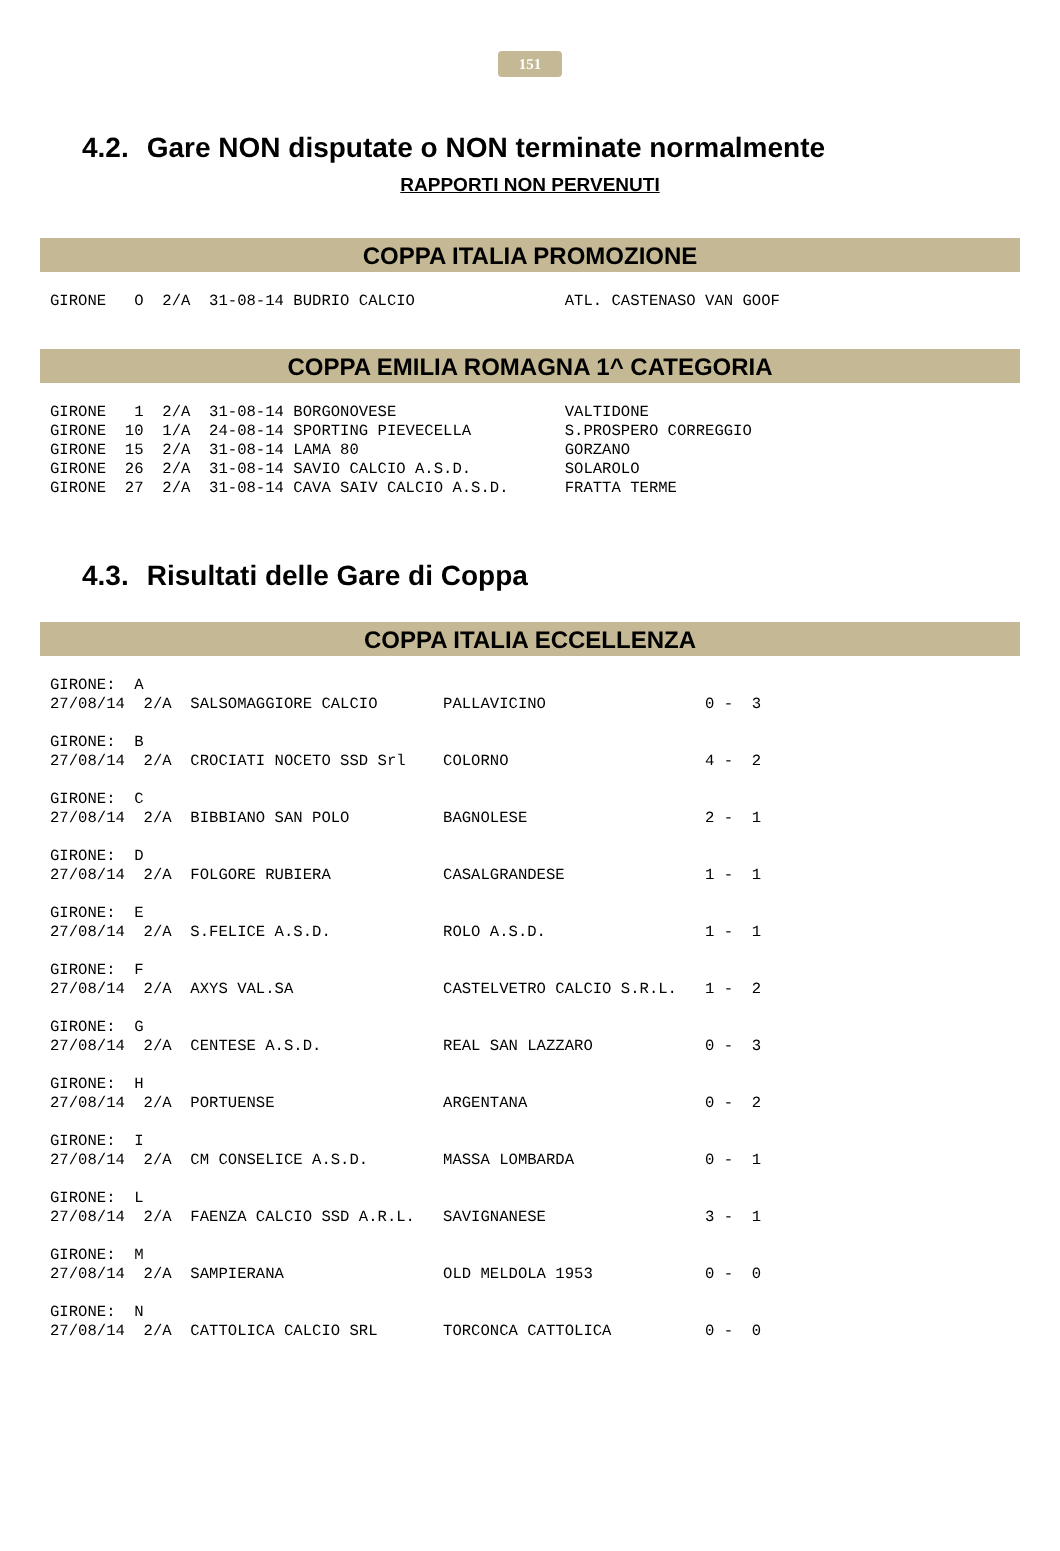151
4.2. Gare NON disputate o NON terminate normalmente
RAPPORTI NON PERVENUTI
COPPA ITALIA PROMOZIONE
GIRONE   O  2/A  31-08-14 BUDRIO CALCIO                ATL. CASTENASO VAN GOOF
COPPA EMILIA ROMAGNA 1^ CATEGORIA
GIRONE   1  2/A  31-08-14 BORGONOVESE                  VALTIDONE
GIRONE  10  1/A  24-08-14 SPORTING PIEVECELLA          S.PROSPERO CORREGGIO
GIRONE  15  2/A  31-08-14 LAMA 80                      GORZANO
GIRONE  26  2/A  31-08-14 SAVIO CALCIO A.S.D.          SOLAROLO
GIRONE  27  2/A  31-08-14 CAVA SAIV CALCIO A.S.D.      FRATTA TERME
4.3. Risultati delle Gare di Coppa
COPPA ITALIA ECCELLENZA
GIRONE:  A
27/08/14  2/A  SALSOMAGGIORE CALCIO       PALLAVICINO                 0 -  3

GIRONE:  B
27/08/14  2/A  CROCIATI NOCETO SSD Srl    COLORNO                     4 -  2

GIRONE:  C
27/08/14  2/A  BIBBIANO SAN POLO          BAGNOLESE                   2 -  1

GIRONE:  D
27/08/14  2/A  FOLGORE RUBIERA            CASALGRANDESE               1 -  1

GIRONE:  E
27/08/14  2/A  S.FELICE A.S.D.            ROLO A.S.D.                 1 -  1

GIRONE:  F
27/08/14  2/A  AXYS VAL.SA                CASTELVETRO CALCIO S.R.L.   1 -  2

GIRONE:  G
27/08/14  2/A  CENTESE A.S.D.             REAL SAN LAZZARO            0 -  3

GIRONE:  H
27/08/14  2/A  PORTUENSE                  ARGENTANA                   0 -  2

GIRONE:  I
27/08/14  2/A  CM CONSELICE A.S.D.        MASSA LOMBARDA              0 -  1

GIRONE:  L
27/08/14  2/A  FAENZA CALCIO SSD A.R.L.   SAVIGNANESE                 3 -  1

GIRONE:  M
27/08/14  2/A  SAMPIERANA                 OLD MELDOLA 1953            0 -  0

GIRONE:  N
27/08/14  2/A  CATTOLICA CALCIO SRL       TORCONCA CATTOLICA          0 -  0